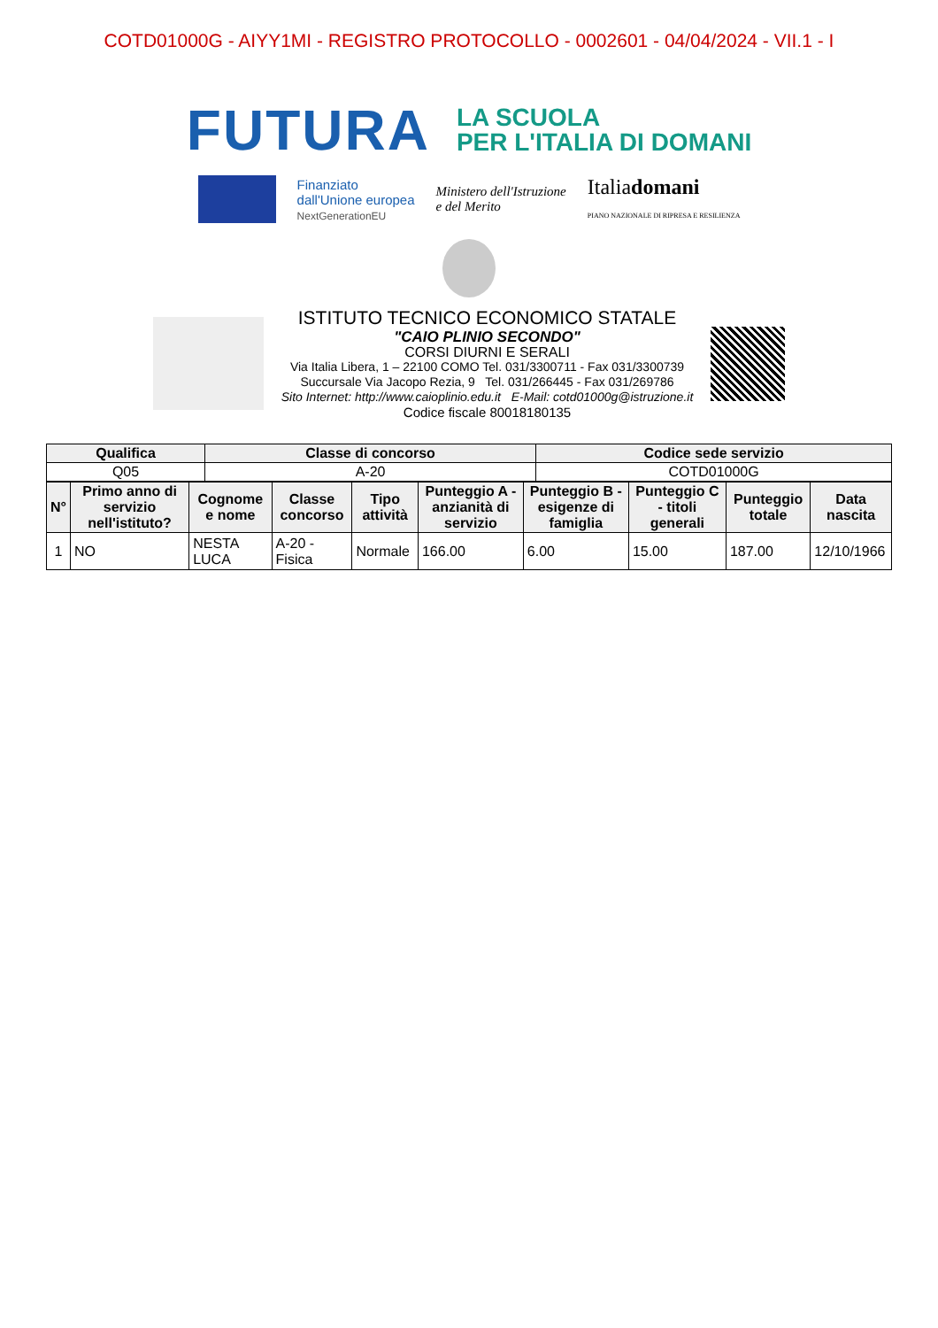COTD01000G - AIYY1MI - REGISTRO PROTOCOLLO - 0002601 - 04/04/2024 - VII.1 - I
FUTURA
LA SCUOLA
PER L'ITALIA DI DOMANI
Finanziato
dall'Unione europea
NextGenerationEU
Ministero dell'Istruzione
e del Merito
Italiadomani
PIANO NAZIONALE DI RIPRESA E RESILIENZA
ISTITUTO TECNICO ECONOMICO STATALE
"CAIO PLINIO SECONDO"
CORSI DIURNI E SERALI
Via Italia Libera, 1 – 22100 COMO Tel. 031/3300711 - Fax 031/3300739
Succursale Via Jacopo Rezia, 9 Tel. 031/266445 - Fax 031/269786
Sito Internet: http://www.caioplinio.edu.it E-Mail: cotd01000g@istruzione.it
Codice fiscale 80018180135
| Qualifica | Classe di concorso | Codice sede servizio |
| --- | --- | --- |
| Q05 | A-20 | COTD01000G |
| N° | Primo anno di servizio nell'istituto? | Cognome e nome | Classe concorso | Tipo attività | Punteggio A - anzianità di servizio | Punteggio B - esigenze di famiglia | Punteggio C - titoli generali | Punteggio totale | Data nascita |
| --- | --- | --- | --- | --- | --- | --- | --- | --- | --- |
| 1 | NO | NESTA LUCA | A-20 - Fisica | Normale | 166.00 | 6.00 | 15.00 | 187.00 | 12/10/1966 |